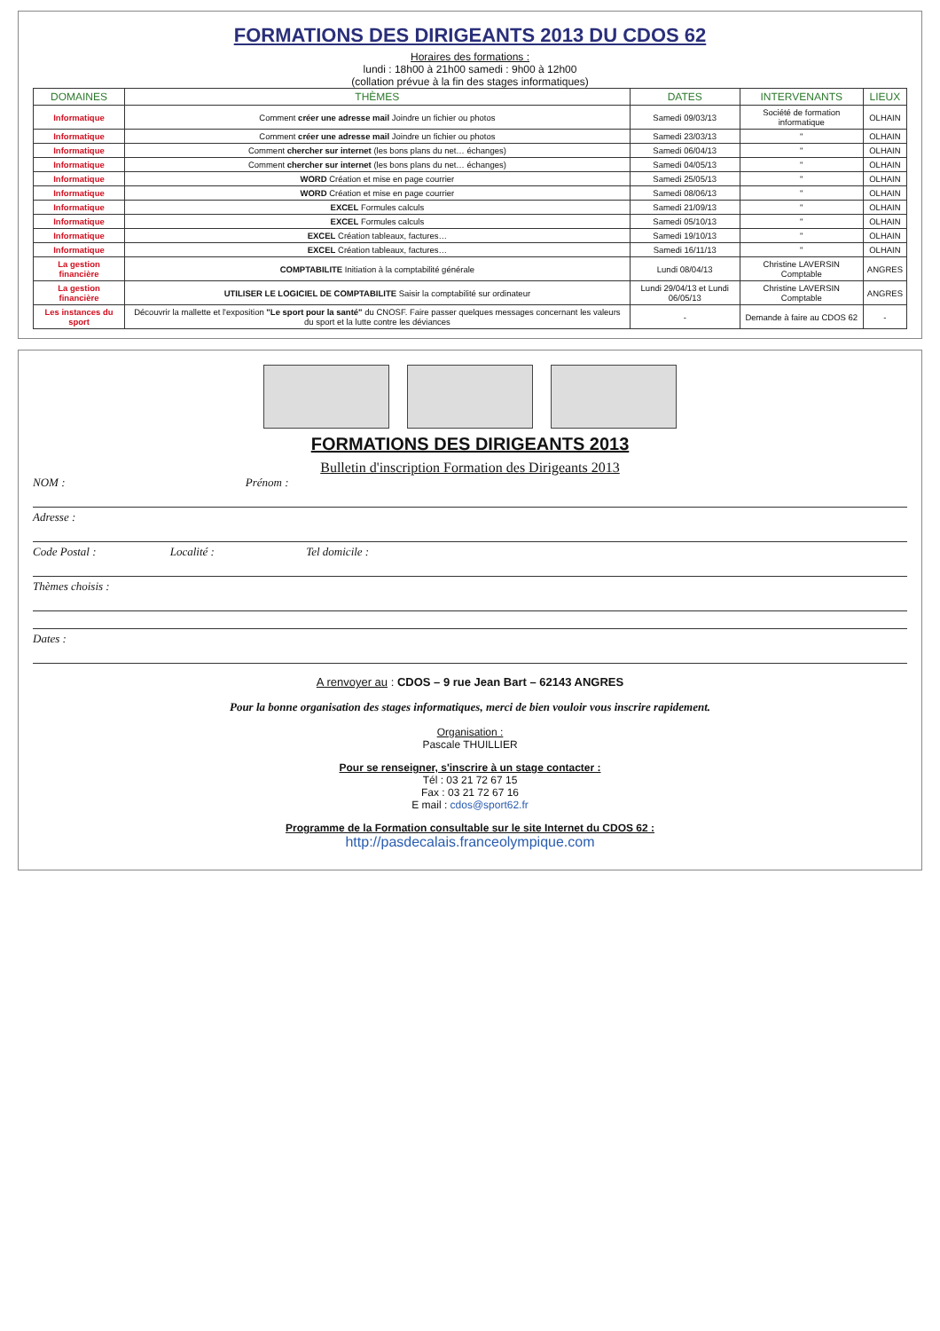FORMATIONS DES DIRIGEANTS 2013 DU CDOS 62
Horaires des formations :
lundi : 18h00 à 21h00 samedi : 9h00 à 12h00
(collation prévue à la fin des stages informatiques)
| DOMAINES | THÈMES | DATES | INTERVENANTS | LIEUX |
| --- | --- | --- | --- | --- |
| Informatique | Comment créer une adresse mail Joindre un fichier ou photos | Samedi 09/03/13 | Société de formation informatique | OLHAIN |
| Informatique | Comment créer une adresse mail Joindre un fichier ou photos | Samedi 23/03/13 | " | OLHAIN |
| Informatique | Comment chercher sur internet (les bons plans du net… échanges) | Samedi 06/04/13 | " | OLHAIN |
| Informatique | Comment chercher sur internet (les bons plans du net… échanges) | Samedi 04/05/13 | " | OLHAIN |
| Informatique | WORD Création et mise en page courrier | Samedi 25/05/13 | " | OLHAIN |
| Informatique | WORD Création et mise en page courrier | Samedi 08/06/13 | " | OLHAIN |
| Informatique | EXCEL Formules calculs | Samedi 21/09/13 | " | OLHAIN |
| Informatique | EXCEL Formules calculs | Samedi 05/10/13 | " | OLHAIN |
| Informatique | EXCEL Création tableaux, factures… | Samedi 19/10/13 | " | OLHAIN |
| Informatique | EXCEL Création tableaux, factures… | Samedi 16/11/13 | " | OLHAIN |
| La gestion financière | COMPTABILITE Initiation à la comptabilité générale | Lundi 08/04/13 | Christine LAVERSIN Comptable | ANGRES |
| La gestion financière | UTILISER LE LOGICIEL DE COMPTABILITE Saisir la comptabilité sur ordinateur | Lundi 29/04/13 et Lundi 06/05/13 | Christine LAVERSIN Comptable | ANGRES |
| Les instances du sport | Découvrir la mallette et l'exposition "Le sport pour la santé" du CNOSF. Faire passer quelques messages concernant les valeurs du sport et la lutte contre les déviances | - | Demande à faire au CDOS 62 | - |
FORMATIONS DES DIRIGEANTS 2013
Bulletin d'inscription Formation des Dirigeants 2013
NOM : Prénom :
Adresse :
Code Postal : Localité : Tel domicile :
Thèmes choisis :
Dates :
A renvoyer au : CDOS – 9 rue Jean Bart – 62143 ANGRES
Pour la bonne organisation des stages informatiques, merci de bien vouloir vous inscrire rapidement.
Organisation :
Pascale THUILLIER
Pour se renseigner, s'inscrire à un stage contacter :
Tél : 03 21 72 67 15
Fax : 03 21 72 67 16
E mail : cdos@sport62.fr
Programme de la Formation consultable sur le site Internet du CDOS 62 :
http://pasdecalais.franceolympique.com